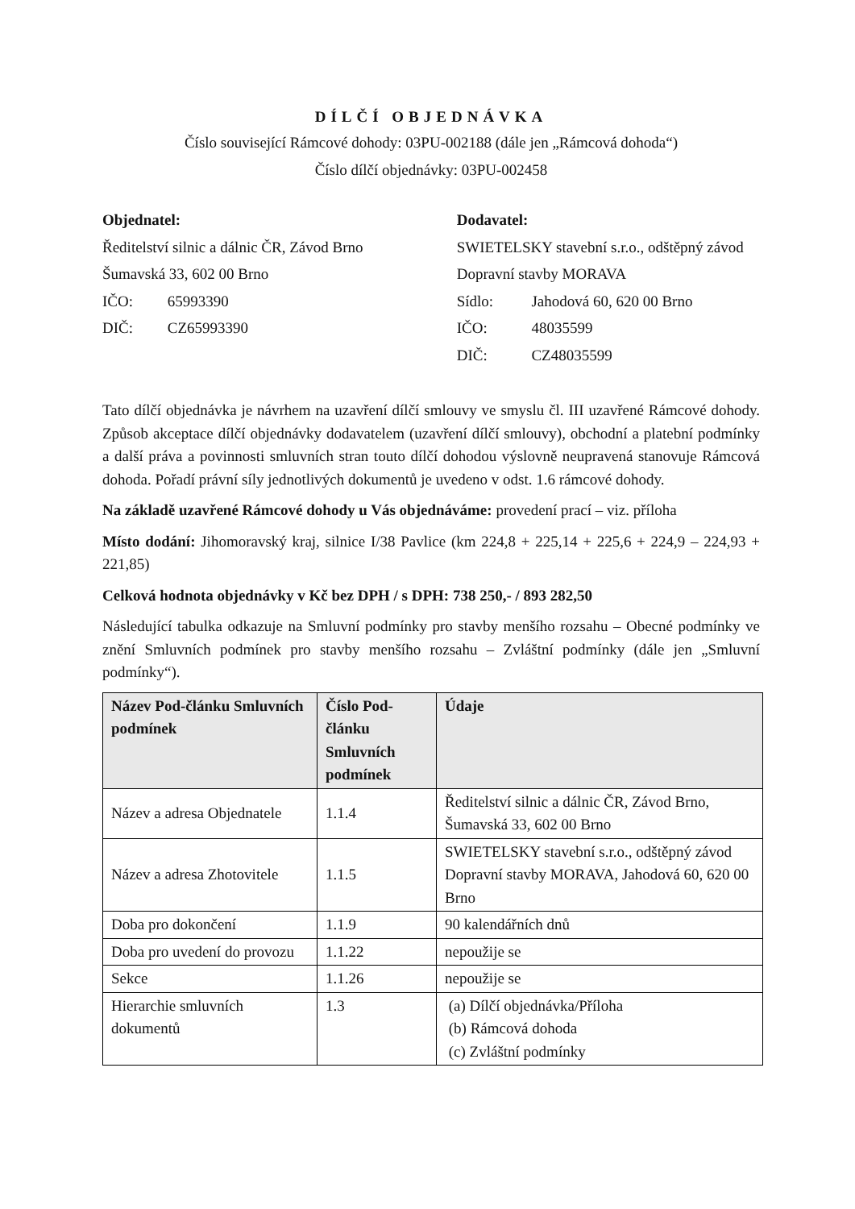DÍLČÍ OBJEDNÁVKA
Číslo související Rámcové dohody: 03PU-002188 (dále jen „Rámcová dohoda“)
Číslo dílčí objednávky: 03PU-002458
Objednatel:
Ředitelství silnic a dálnic ČR, Závod Brno
Šumavská 33, 602 00 Brno
IČO: 65993390
DIČ: CZ65993390
Dodavatel:
SWIETELSKY stavební s.r.o., odštěpný závod Dopravní stavby MORAVA
Sídlo: Jahodová 60, 620 00 Brno
IČO: 48035599
DIČ: CZ48035599
Tato dílčí objednávka je návrhem na uzavření dílčí smlouvy ve smyslu čl. III uzavřené Rámcové dohody. Způsob akceptace dílčí objednávky dodavatelem (uzavření dílčí smlouvy), obchodní a platební podmínky a další práva a povinnosti smluvních stran touto dílčí dohodou výslovně neupravená stanovuje Rámcová dohoda. Pořadí právní síly jednotlivých dokumentů je uvedeno v odst. 1.6 rámcové dohody.
Na základě uzavřené Rámcové dohody u Vás objednáváme: provedení prací – viz. příloha
Místo dodání: Jihomoravský kraj, silnice I/38 Pavlice (km 224,8 + 225,14 + 225,6 + 224,9 – 224,93 + 221,85)
Celková hodnota objednávky v Kč bez DPH / s DPH: 738 250,- / 893 282,50
Následující tabulka odkazuje na Smluvní podmínky pro stavby menšího rozsahu – Obecné podmínky ve znění Smluvních podmínek pro stavby menšího rozsahu – Zvláštní podmínky (dále jen „Smluvní podmínky“).
| Název Pod-článku Smluvních podmínek | Číslo Pod-článku Smluvních podmínek | Údaje |
| --- | --- | --- |
| Název a adresa Objednatele | 1.1.4 | Ředitelství silnic a dálnic ČR, Závod Brno, Šumavská 33, 602 00 Brno |
| Název a adresa Zhotovitele | 1.1.5 | SWIETELSKY stavební s.r.o., odštěpný závod Dopravní stavby MORAVA, Jahodová 60, 620 00 Brno |
| Doba pro dokončení | 1.1.9 | 90 kalendářních dnů |
| Doba pro uvedení do provozu | 1.1.22 | nepoužije se |
| Sekce | 1.1.26 | nepoužije se |
| Hierarchie smluvních dokumentů | 1.3 | (a) Dílčí objednávka/Příloha (b) Rámcová dohoda (c) Zvláštní podmínky |